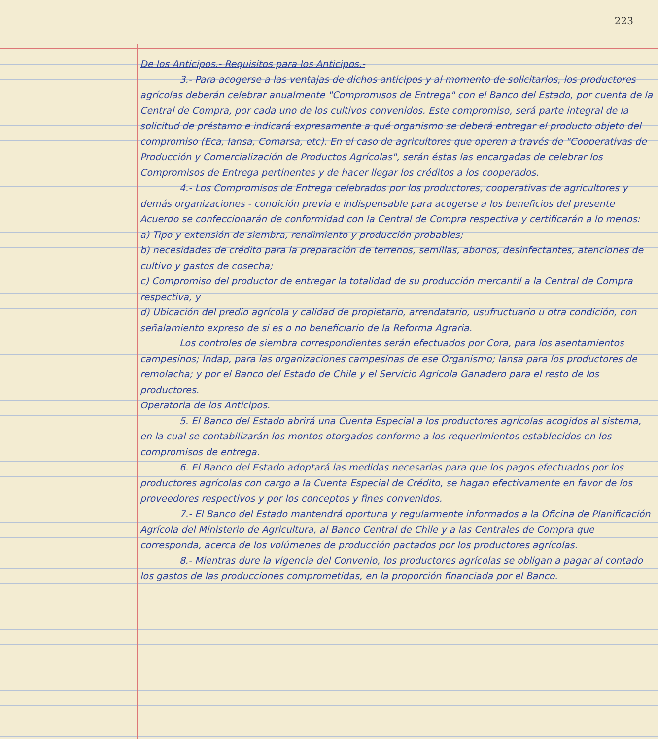223
De los Anticipos.- Requisitos para los Anticipos.-
3.- Para acogerse a las ventajas de dichos anticipos y al momento de solicitarlos, los productores agrícolas deberán celebrar anualmente "Compromisos de Entrega" con el Banco del Estado, por cuenta de la Central de Compra, por cada uno de los cultivos convenidos. Este compromiso, será parte integral de la solicitud de préstamo e indicará expresamente a qué organismo se deberá entregar el producto objeto del compromiso (Eca, Iansa, Comarsa, etc). En el caso de agricultores que operen a través de "Cooperativas de Producción y Comercialización de Productos Agrícolas", serán éstas las encargadas de celebrar los Compromisos de Entrega pertinentes y de hacer llegar los créditos a los cooperados.
4.- Los Compromisos de Entrega celebrados por los productores, cooperativas de agricultores y demás organizaciones - condición previa e indispensable para acogerse a los beneficios del presente Acuerdo se confeccionarán de conformidad con la Central de Compra respectiva y certificarán a lo menos:
a) Tipo y extensión de siembra, rendimiento y producción probables;
b) necesidades de crédito para la preparación de terrenos, semillas, abonos, desinfectantes, atenciones de cultivo y gastos de cosecha;
c) Compromiso del productor de entregar la totalidad de su producción mercantil a la Central de Compra respectiva, y
d) Ubicación del predio agrícola y calidad de propietario, arrendatario, usufructuario u otra condición, con señalamiento expreso de si es o no beneficiario de la Reforma Agraria.
Los controles de siembra correspondientes serán efectuados por Cora, para los asentamientos campesinos; Indap, para las organizaciones campesinas de ese Organismo; Iansa para los productores de remolacha; y por el Banco del Estado de Chile y el Servicio Agrícola Ganadero para el resto de los productores.
Operatoria de los Anticipos.
5. El Banco del Estado abrirá una Cuenta Especial a los productores agrícolas acogidos al sistema, en la cual se contabilizarán los montos otorgados conforme a los requerimientos establecidos en los compromisos de entrega.
6. El Banco del Estado adoptará las medidas necesarias para que los pagos efectuados por los productores agrícolas con cargo a la Cuenta Especial de Crédito, se hagan efectivamente en favor de los proveedores respectivos y por los conceptos y fines convenidos.
7.- El Banco del Estado mantendrá oportuna y regularmente informados a la Oficina de Planificación Agrícola del Ministerio de Agricultura, al Banco Central de Chile y a las Centrales de Compra que corresponda, acerca de los volúmenes de producción pactados por los productores agrícolas.
8.- Mientras dure la vigencia del Convenio, los productores agrícolas se obligan a pagar al contado los gastos de las producciones comprometidas, en la proporción financiada por el Banco.